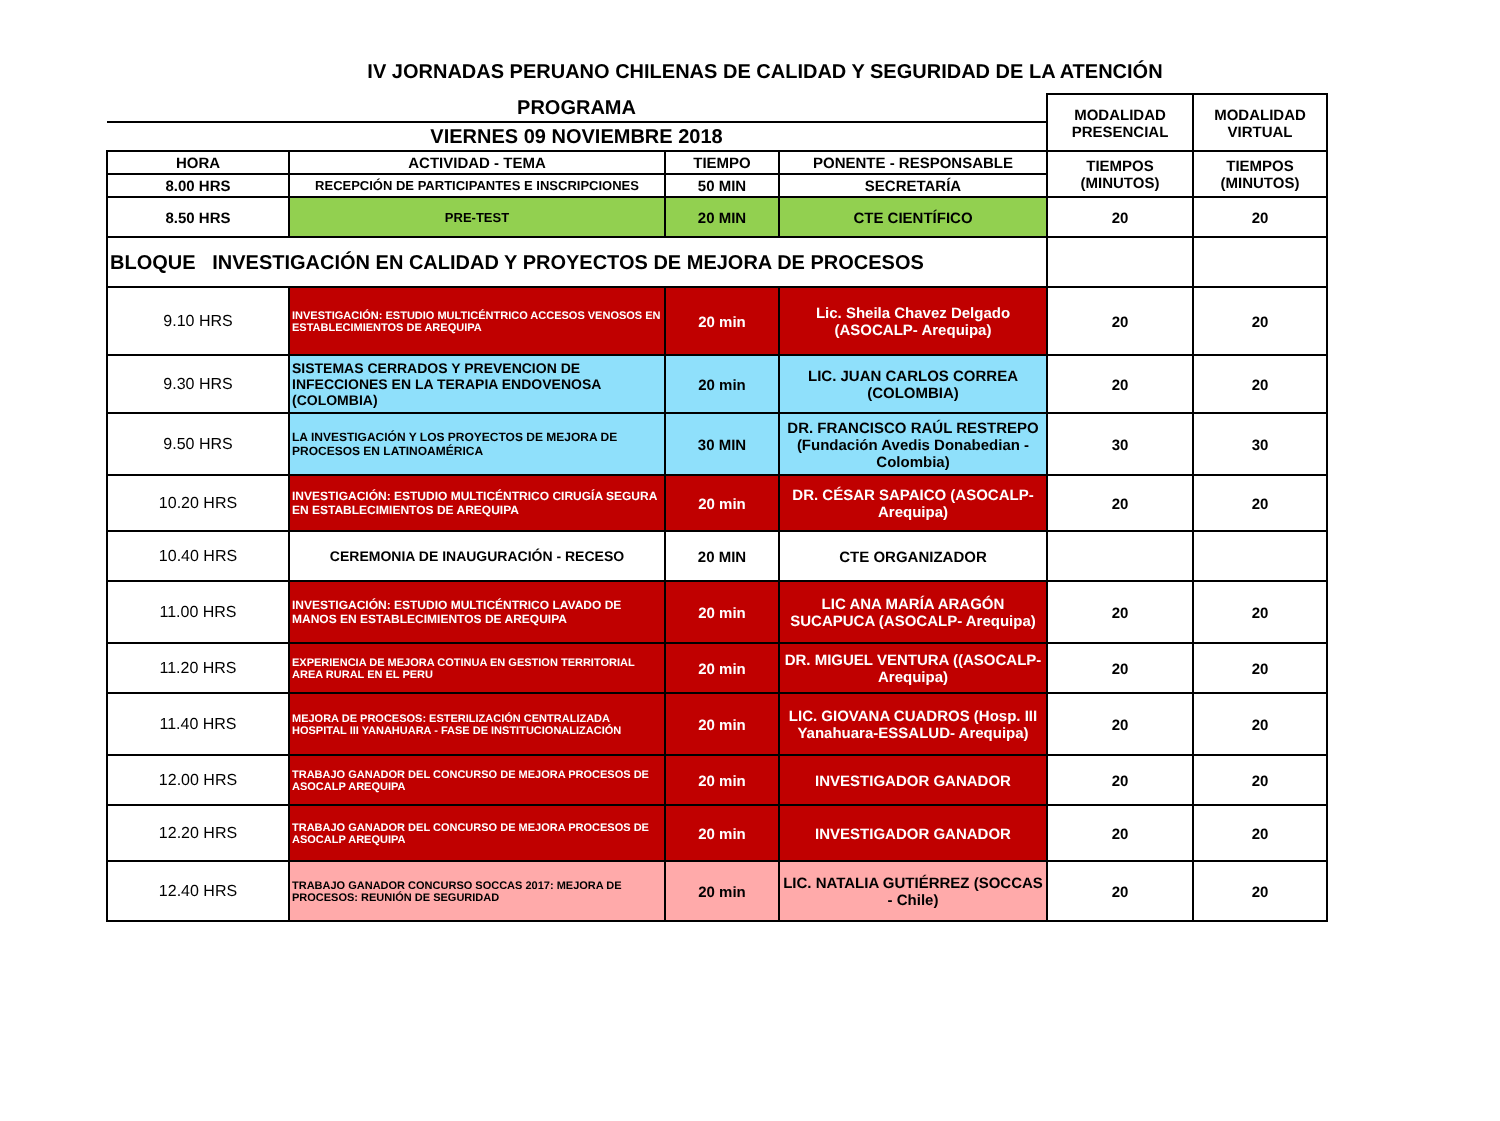IV JORNADAS PERUANO CHILENAS DE CALIDAD Y SEGURIDAD DE LA ATENCIÓN
| PROGRAMA | | | | MODALIDAD PRESENCIAL | MODALIDAD VIRTUAL |
| --- | --- | --- | --- | --- | --- |
| VIERNES 09 NOVIEMBRE 2018 | | | | | |
| HORA | ACTIVIDAD - TEMA | TIEMPO | PONENTE - RESPONSABLE | TIEMPOS (MINUTOS) | TIEMPOS (MINUTOS) |
| 8.00 HRS | RECEPCIÓN DE PARTICIPANTES E INSCRIPCIONES | 50 MIN | SECRETARÍA | | |
| 8.50 HRS | PRE-TEST | 20 MIN | CTE CIENTÍFICO | 20 | 20 |
| BLOQUE INVESTIGACIÓN EN CALIDAD Y PROYECTOS DE MEJORA DE PROCESOS | | | | | |
| 9.10 HRS | INVESTIGACIÓN: ESTUDIO MULTICÉNTRICO ACCESOS VENOSOS EN ESTABLECIMIENTOS DE AREQUIPA | 20 min | Lic. Sheila Chavez Delgado (ASOCALP- Arequipa) | 20 | 20 |
| 9.30 HRS | SISTEMAS CERRADOS Y PREVENCION DE INFECCIONES EN LA TERAPIA ENDOVENOSA (COLOMBIA) | 20 min | LIC. JUAN CARLOS CORREA (COLOMBIA) | 20 | 20 |
| 9.50 HRS | LA INVESTIGACIÓN Y LOS PROYECTOS DE MEJORA DE PROCESOS EN LATINOAMÉRICA | 30 MIN | DR. FRANCISCO RAÚL RESTREPO (Fundación Avedis Donabedian - Colombia) | 30 | 30 |
| 10.20 HRS | INVESTIGACIÓN: ESTUDIO MULTICÉNTRICO CIRUGÍA SEGURA EN ESTABLECIMIENTOS DE AREQUIPA | 20 min | DR. CÉSAR SAPAICO (ASOCALP- Arequipa) | 20 | 20 |
| 10.40 HRS | CEREMONIA DE INAUGURACIÓN - RECESO | 20 MIN | CTE ORGANIZADOR | | |
| 11.00 HRS | INVESTIGACIÓN: ESTUDIO MULTICÉNTRICO LAVADO DE MANOS EN ESTABLECIMIENTOS DE AREQUIPA | 20 min | LIC ANA MARÍA ARAGÓN SUCAPUCA (ASOCALP- Arequipa) | 20 | 20 |
| 11.20 HRS | EXPERIENCIA DE MEJORA COTINUA EN GESTION TERRITORIAL AREA RURAL EN EL PERU | 20 min | DR. MIGUEL VENTURA ((ASOCALP- Arequipa) | 20 | 20 |
| 11.40 HRS | MEJORA DE PROCESOS: ESTERILIZACIÓN CENTRALIZADA HOSPITAL III YANAHUARA - FASE DE INSTITUCIONALIZACIÓN | 20 min | LIC. GIOVANA CUADROS (Hosp. III Yanahuara-ESSALUD- Arequipa) | 20 | 20 |
| 12.00 HRS | TRABAJO GANADOR DEL CONCURSO DE MEJORA PROCESOS DE ASOCALP AREQUIPA | 20 min | INVESTIGADOR GANADOR | 20 | 20 |
| 12.20 HRS | TRABAJO GANADOR DEL CONCURSO DE MEJORA PROCESOS DE ASOCALP AREQUIPA | 20 min | INVESTIGADOR GANADOR | 20 | 20 |
| 12.40 HRS | TRABAJO GANADOR CONCURSO SOCCAS 2017: MEJORA DE PROCESOS: REUNIÓN DE SEGURIDAD | 20 min | LIC. NATALIA GUTIÉRREZ (SOCCAS - Chile) | 20 | 20 |